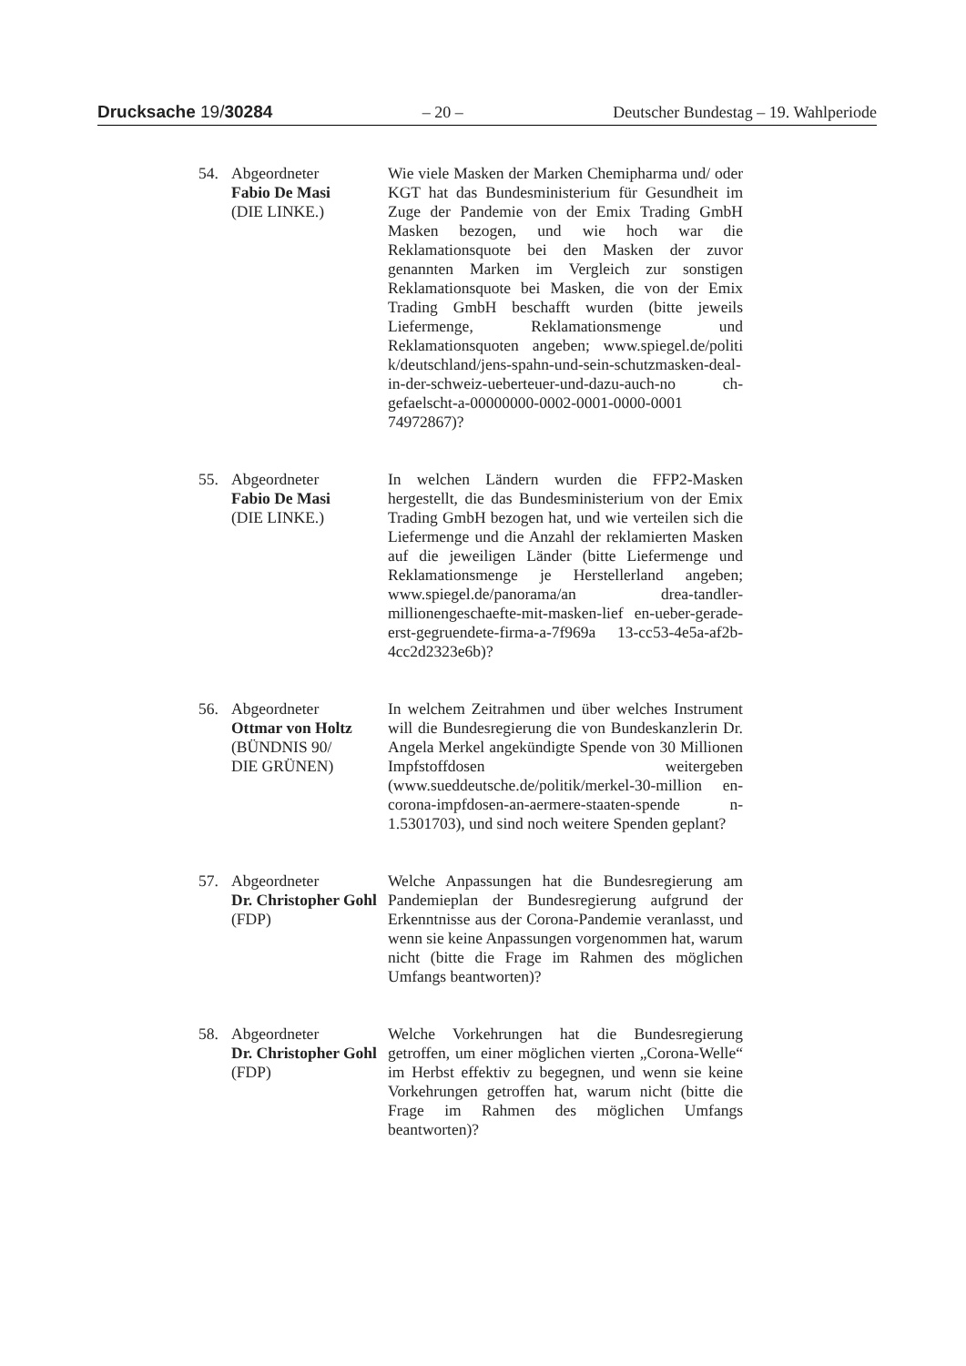Drucksache 19/30284 – 20 – Deutscher Bundestag – 19. Wahlperiode
54. Abgeordneter
Fabio De Masi
(DIE LINKE.)
Wie viele Masken der Marken Chemipharma und/ oder KGT hat das Bundesministerium für Gesundheit im Zuge der Pandemie von der Emix Trading GmbH Masken bezogen, und wie hoch war die Reklamationsquote bei den Masken der zuvor genannten Marken im Vergleich zur sonstigen Reklamationsquote bei Masken, die von der Emix Trading GmbH beschafft wurden (bitte jeweils Liefermenge, Reklamationsmenge und Reklamationsquoten angeben; www.spiegel.de/politi k/deutschland/jens-spahn-und-sein-schutzmasken-deal-in-der-schweiz-ueberteuer-und-dazu-auch-no ch-gefaelscht-a-00000000-0002-0001-0000-0001 74972867)?
55. Abgeordneter
Fabio De Masi
(DIE LINKE.)
In welchen Ländern wurden die FFP2-Masken hergestellt, die das Bundesministerium von der Emix Trading GmbH bezogen hat, und wie verteilen sich die Liefermenge und die Anzahl der reklamierten Masken auf die jeweiligen Länder (bitte Liefermenge und Reklamationsmenge je Herstellerland angeben; www.spiegel.de/panorama/an drea-tandler-millionengeschaefte-mit-masken-lief en-ueber-gerade-erst-gegruendete-firma-a-7f969a 13-cc53-4e5a-af2b-4cc2d2323e6b)?
56. Abgeordneter
Ottmar von Holtz
(BÜNDNIS 90/
DIE GRÜNEN)
In welchem Zeitrahmen und über welches Instrument will die Bundesregierung die von Bundeskanzlerin Dr. Angela Merkel angekündigte Spende von 30 Millionen Impfstoffdosen weitergeben (www.sueddeutsche.de/politik/merkel-30-million en-corona-impfdosen-an-aermere-staaten-spende n-1.5301703), und sind noch weitere Spenden geplant?
57. Abgeordneter
Dr. Christopher Gohl
(FDP)
Welche Anpassungen hat die Bundesregierung am Pandemieplan der Bundesregierung aufgrund der Erkenntnisse aus der Corona-Pandemie veranlasst, und wenn sie keine Anpassungen vorgenommen hat, warum nicht (bitte die Frage im Rahmen des möglichen Umfangs beantworten)?
58. Abgeordneter
Dr. Christopher Gohl
(FDP)
Welche Vorkehrungen hat die Bundesregierung getroffen, um einer möglichen vierten „Corona-Welle“ im Herbst effektiv zu begegnen, und wenn sie keine Vorkehrungen getroffen hat, warum nicht (bitte die Frage im Rahmen des möglichen Umfangs beantworten)?